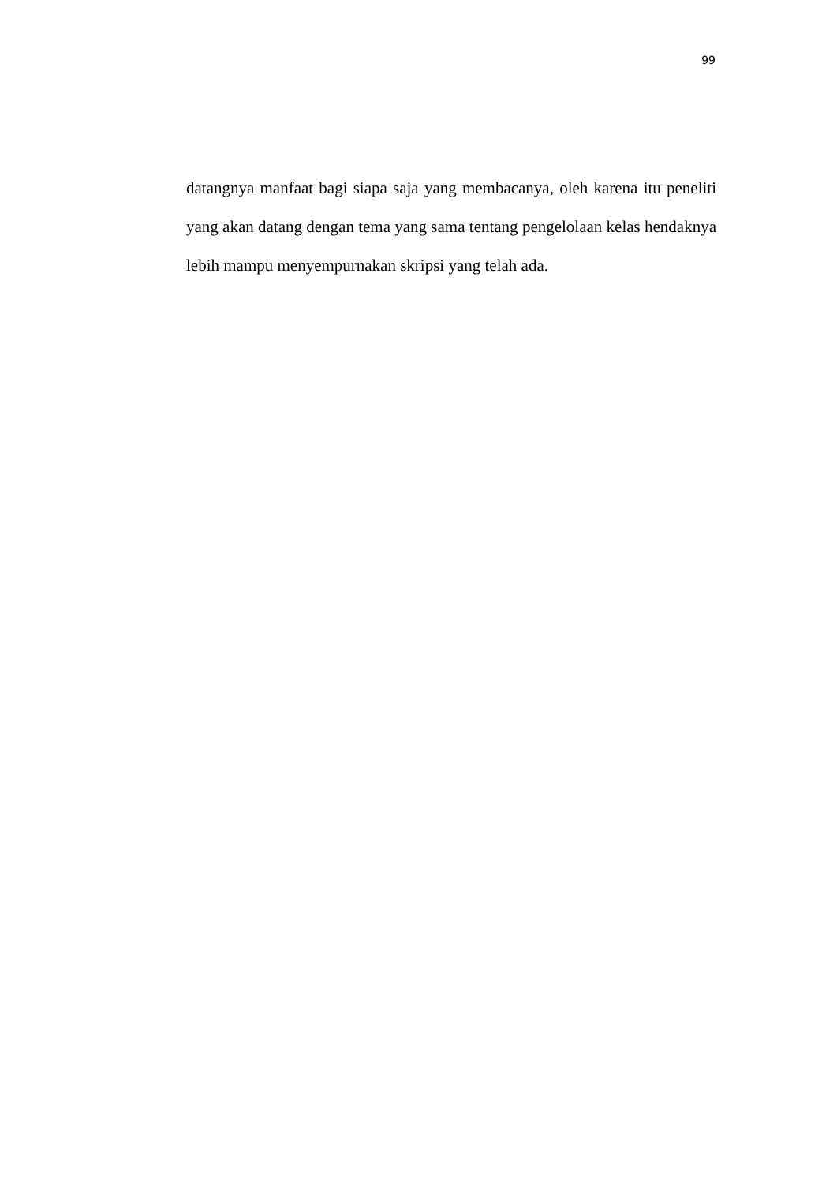99
datangnya manfaat bagi siapa saja yang membacanya, oleh karena itu peneliti yang akan datang dengan tema yang sama tentang pengelolaan kelas hendaknya lebih mampu menyempurnakan skripsi yang telah ada.